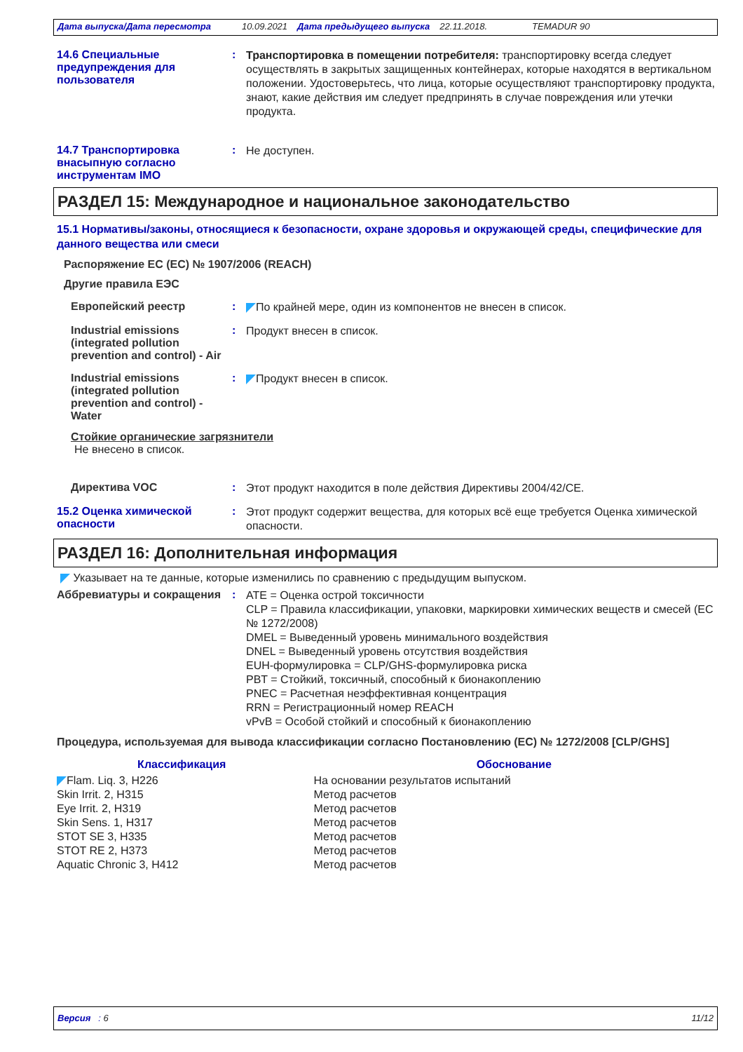Дата выпуска/Дата пересмотра 10.09.2021 Дата предыдущего выпуска 22.11.2018. TEMADUR 90
14.6 Специальные предупреждения для пользователя
:
Транспортировка в помещении потребителя: транспортировку всегда следует осуществлять в закрытых защищенных контейнерах, которые находятся в вертикальном положении. Удостоверьтесь, что лица, которые осуществляют транспортировку продукта, знают, какие действия им следует предпринять в случае повреждения или утечки продукта.
14.7 Транспортировка внасыпную согласно инструментам IMO
:
Не доступен.
РАЗДЕЛ 15: Международное и национальное законодательство
15.1 Нормативы/законы, относящиеся к безопасности, охране здоровья и окружающей среды, специфические для данного вещества или смеси
Распоряжение ЕС (ЕС) № 1907/2006 (REACH)
Другие правила ЕЭС
Европейский реестр :
По крайней мере, один из компонентов не внесен в список.
Industrial emissions (integrated pollution prevention and control) - Air
:
Продукт внесен в список.
Industrial emissions (integrated pollution prevention and control) - Water
:
Продукт внесен в список.
Стойкие органические загрязнители
Не внесено в список.
Директива VOC :
Этот продукт находится в поле действия Директивы 2004/42/CE.
15.2 Оценка химической опасности
:
Этот продукт содержит вещества, для которых всё еще требуется Оценка химической опасности.
РАЗДЕЛ 16: Дополнительная информация
Указывает на те данные, которые изменились по сравнению с предыдущим выпуском.
Аббревиатуры и сокращения :
ATE = Оценка острой токсичности
CLP = Правила классификации, упаковки, маркировки химических веществ и смесей (ЕС № 1272/2008)
DMEL = Выведенный уровень минимального воздействия
DNEL = Выведенный уровень отсутствия воздействия
EUH-формулировка = CLP/GHS-формулировка риска
PBT = Стойкий, токсичный, способный к бионакоплению
PNEC = Расчетная неэффективная концентрация
RRN = Регистрационный номер REACH
vPvB = Особой стойкий и способный к бионакоплению
Процедура, используемая для вывода классификации согласно Постановлению (ЕС) № 1272/2008 [CLP/GHS]
| Классификация | Обоснование |
| --- | --- |
| Flam. Liq. 3, H226 | На основании результатов испытаний |
| Skin Irrit. 2, H315 | Метод расчетов |
| Eye Irrit. 2, H319 | Метод расчетов |
| Skin Sens. 1, H317 | Метод расчетов |
| STOT SE 3, H335 | Метод расчетов |
| STOT RE 2, H373 | Метод расчетов |
| Aquatic Chronic 3, H412 | Метод расчетов |
Версия : 6 11/12